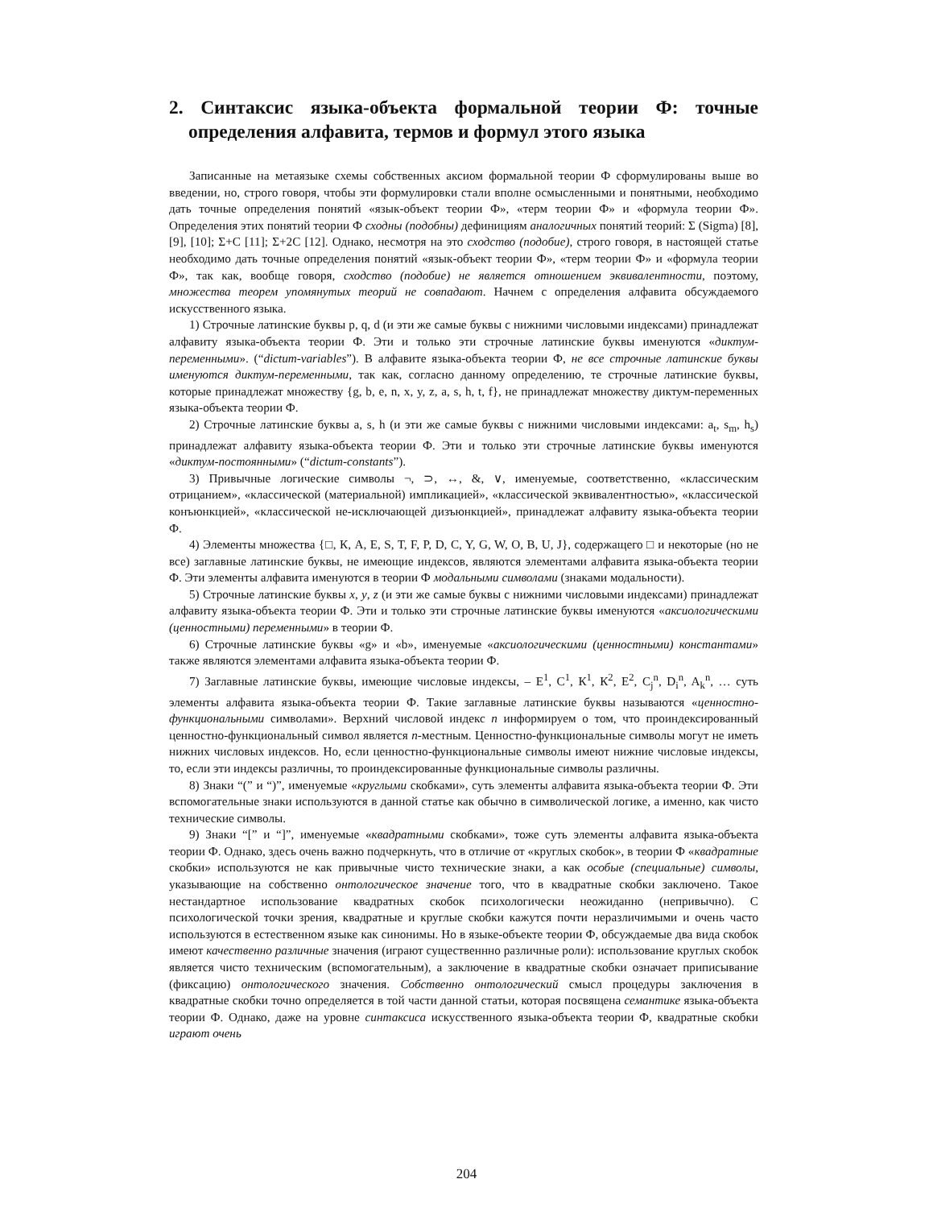2. Синтаксис языка-объекта формальной теории Ф: точные определения алфавита, термов и формул этого языка
Записанные на метаязыке схемы собственных аксиом формальной теории Ф сформулированы выше во введении, но, строго говоря, чтобы эти формулировки стали вполне осмысленными и понятными, необходимо дать точные определения понятий «язык-объект теории Ф», «терм теории Ф» и «формула теории Ф». Определения этих понятий теории Ф сходны (подобны) дефинициям аналогичных понятий теорий: Σ (Sigma) [8], [9], [10]; Σ+C [11]; Σ+2C [12]. Однако, несмотря на это сходство (подобие), строго говоря, в настоящей статье необходимо дать точные определения понятий «язык-объект теории Ф», «терм теории Ф» и «формула теории Ф», так как, вообще говоря, сходство (подобие) не является отношением эквивалентности, поэтому, множества теорем упомянутых теорий не совпадают. Начнем с определения алфавита обсуждаемого искусственного языка.
1) Строчные латинские буквы p, q, d (и эти же самые буквы с нижними числовыми индексами) принадлежат алфавиту языка-объекта теории Ф. Эти и только эти строчные латинские буквы именуются «диктум-переменными». (“dictum-variables”). В алфавите языка-объекта теории Ф, не все строчные латинские буквы именуются диктум-переменными, так как, согласно данному определению, те строчные латинские буквы, которые принадлежат множеству {g, b, e, n, x, y, z, a, s, h, t, f}, не принадлежат множеству диктум-переменных языка-объекта теории Ф.
2) Строчные латинские буквы a, s, h (и эти же самые буквы с нижними числовыми индексами: a<sub>t</sub>, s<sub>m</sub>, h<sub>s</sub>) принадлежат алфавиту языка-объекта теории Ф. Эти и только эти строчные латинские буквы именуются «диктум-постоянными» (“dictum-constants”).
3) Привычные логические символы ¬, ⊃, ↔, &, ∨, именуемые, соответственно, «классическим отрицанием», «классической (материальной) импликацией», «классической эквивалентностью», «классической конъюнкцией», «классической не-исключающей дизъюнкцией», принадлежат алфавиту языка-объекта теории Ф.
4) Элементы множества {□, К, A, E, S, T, F, P, D, C, Y, G, W, O, B, U, J}, содержащего □ и некоторые (но не все) заглавные латинские буквы, не имеющие индексов, являются элементами алфавита языка-объекта теории Ф. Эти элементы алфавита именуются в теории Ф модальными символами (знаками модальности).
5) Строчные латинские буквы x, y, z (и эти же самые буквы с нижними числовыми индексами) принадлежат алфавиту языка-объекта теории Ф. Эти и только эти строчные латинские буквы именуются «аксиологическими (ценностными) переменными» в теории Ф.
6) Строчные латинские буквы «g» и «b», именуемые «аксиологическими (ценностными) константами» также являются элементами алфавита языка-объекта теории Ф.
7) Заглавные латинские буквы, имеющие числовые индексы, – E<sup>1</sup>, C<sup>1</sup>, К<sup>1</sup>, К<sup>2</sup>, E<sup>2</sup>, C<sub>j</sub><sup>n</sup>, D<sub>i</sub><sup>n</sup>, A<sub>k</sub><sup>n</sup>, … суть элементы алфавита языка-объекта теории Ф. Такие заглавные латинские буквы называются «ценностно-функциональными символами». Верхний числовой индекс n информируем о том, что проиндексированный ценностно-функциональный символ является n-местным. Ценностно-функциональные символы могут не иметь нижних числовых индексов. Но, если ценностно-функциональные символы имеют нижние числовые индексы, то, если эти индексы различны, то проиндексированные функциональные символы различны.
8) Знаки “(” и “)”, именуемые «круглыми скобками», суть элементы алфавита языка-объекта теории Ф. Эти вспомогательные знаки используются в данной статье как обычно в символической логике, а именно, как чисто технические символы.
9) Знаки “[” и “]”, именуемые «квадратными скобками», тоже суть элементы алфавита языка-объекта теории Ф. Однако, здесь очень важно подчеркнуть, что в отличие от «круглых скобок», в теории Ф «квадратные скобки» используются не как привычные чисто технические знаки, а как особые (специальные) символы, указывающие на собственно онтологическое значение того, что в квадратные скобки заключено. Такое нестандартное использование квадратных скобок психологически неожиданно (непривычно). С психологической точки зрения, квадратные и круглые скобки кажутся почти неразличимыми и очень часто используются в естественном языке как синонимы. Но в языке-объекте теории Ф, обсуждаемые два вида скобок имеют качественно различные значения (играют существеннно различные роли): использование круглых скобок является чисто техническим (вспомогательным), а заключение в квадратные скобки означает приписывание (фиксацию) онтологического значения. Собственно онтологический смысл процедуры заключения в квадратные скобки точно определяется в той части данной статьи, которая посвящена семантике языка-объекта теории Ф. Однако, даже на уровне синтаксиса искусственного языка-объекта теории Ф, квадратные скобки играют очень
204